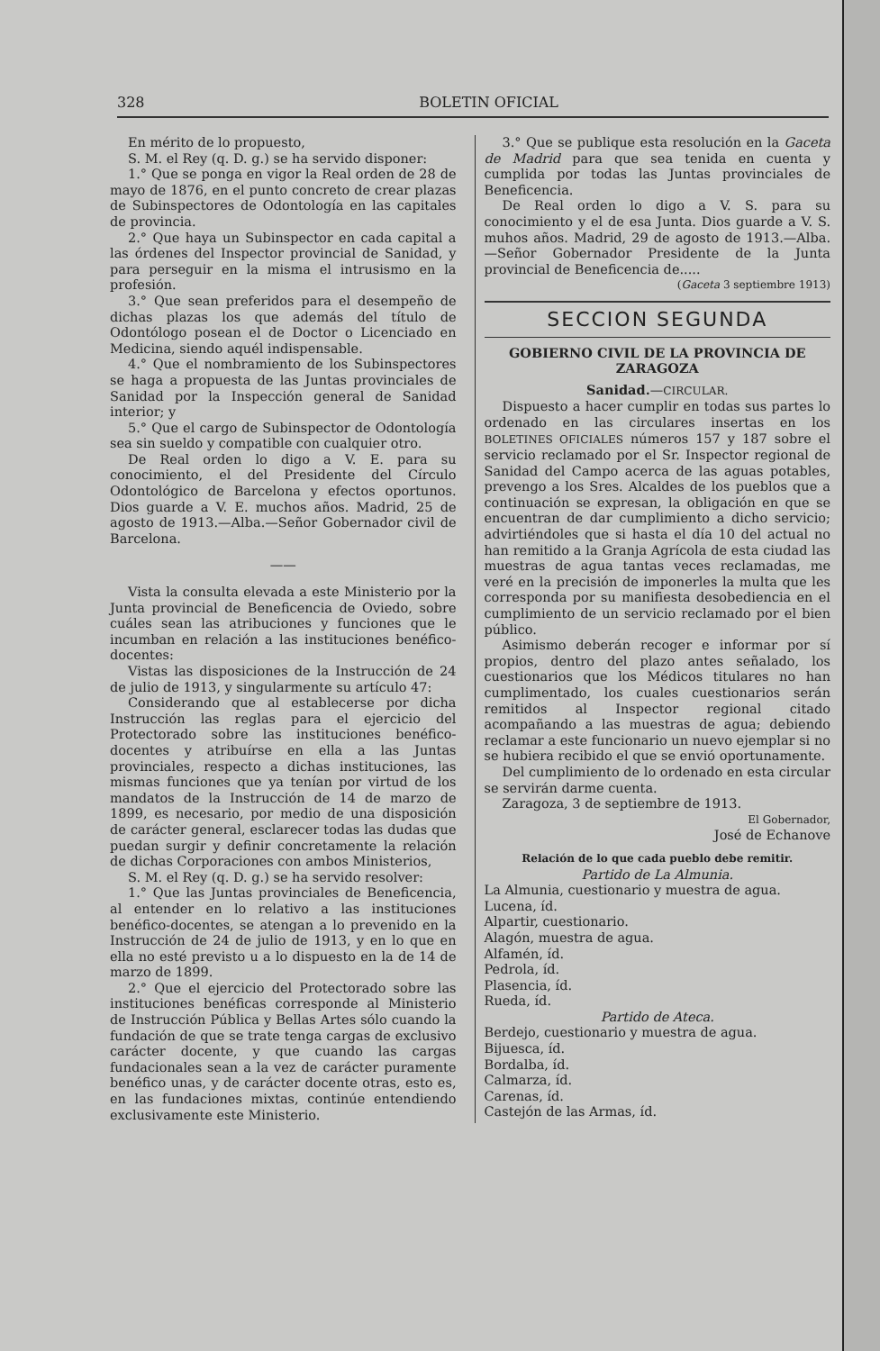328 BOLETIN OFICIAL
En mérito de lo propuesto,
S. M. el Rey (q. D. g.) se ha servido disponer:
1.° Que se ponga en vigor la Real orden de 28 de mayo de 1876, en el punto concreto de crear plazas de Subinspectores de Odontología en las capitales de provincia.
2.° Que haya un Subinspector en cada capital a las órdenes del Inspector provincial de Sanidad, y para perseguir en la misma el intrusismo en la profesión.
3.° Que sean preferidos para el desempeño de dichas plazas los que además del título de Odontólogo posean el de Doctor o Licenciado en Medicina, siendo aquél indispensable.
4.° Que el nombramiento de los Subinspectores se haga a propuesta de las Juntas provinciales de Sanidad por la Inspección general de Sanidad interior; y
5.° Que el cargo de Subinspector de Odontología sea sin sueldo y compatible con cualquier otro.
De Real orden lo digo a V. E. para su conocimiento, el del Presidente del Círculo Odontológico de Barcelona y efectos oportunos. Dios guarde a V. E. muchos años. Madrid, 25 de agosto de 1913.—Alba.—Señor Gobernador civil de Barcelona.
——
Vista la consulta elevada a este Ministerio por la Junta provincial de Beneficencia de Oviedo, sobre cuáles sean las atribuciones y funciones que le incumban en relación a las instituciones benéfico-docentes:
Vistas las disposiciones de la Instrucción de 24 de julio de 1913, y singularmente su artículo 47:
Considerando que al establecerse por dicha Instrucción las reglas para el ejercicio del Protectorado sobre las instituciones benéfico-docentes y atribuírse en ella a las Juntas provinciales, respecto a dichas instituciones, las mismas funciones que ya tenían por virtud de los mandatos de la Instrucción de 14 de marzo de 1899, es necesario, por medio de una disposición de carácter general, esclarecer todas las dudas que puedan surgir y definir concretamente la relación de dichas Corporaciones con ambos Ministerios,
S. M. el Rey (q. D. g.) se ha servido resolver:
1.° Que las Juntas provinciales de Beneficencia, al entender en lo relativo a las instituciones benéfico-docentes, se atengan a lo prevenido en la Instrucción de 24 de julio de 1913, y en lo que en ella no esté previsto u a lo dispuesto en la de 14 de marzo de 1899.
2.° Que el ejercicio del Protectorado sobre las instituciones benéficas corresponde al Ministerio de Instrucción Pública y Bellas Artes sólo cuando la fundación de que se trate tenga cargas de exclusivo carácter docente, y que cuando las cargas fundacionales sean a la vez de carácter puramente benéfico unas, y de carácter docente otras, esto es, en las fundaciones mixtas, continúe entendiendo exclusivamente este Ministerio.
3.° Que se publique esta resolución en la Gaceta de Madrid para que sea tenida en cuenta y cumplida por todas las Juntas provinciales de Beneficencia.
De Real orden lo digo a V. S. para su conocimiento y el de esa Junta. Dios guarde a V. S. muhos años. Madrid, 29 de agosto de 1913.—Alba.—Señor Gobernador Presidente de la Junta provincial de Beneficencia de.....
(Gaceta 3 septiembre 1913)
SECCION SEGUNDA
GOBIERNO CIVIL DE LA PROVINCIA DE ZARAGOZA
Sanidad.—CIRCULAR.
Dispuesto a hacer cumplir en todas sus partes lo ordenado en las circulares insertas en los BOLETINES OFICIALES números 157 y 187 sobre el servicio reclamado por el Sr. Inspector regional de Sanidad del Campo acerca de las aguas potables, prevengo a los Sres. Alcaldes de los pueblos que a continuación se expresan, la obligación en que se encuentran de dar cumplimiento a dicho servicio; advirtiéndoles que si hasta el día 10 del actual no han remitido a la Granja Agrícola de esta ciudad las muestras de agua tantas veces reclamadas, me veré en la precisión de imponerles la multa que les corresponda por su manifiesta desobediencia en el cumplimiento de un servicio reclamado por el bien público.
Asimismo deberán recoger e informar por sí propios, dentro del plazo antes señalado, los cuestionarios que los Médicos titulares no han cumplimentado, los cuales cuestionarios serán remitidos al Inspector regional citado acompañando a las muestras de agua; debiendo reclamar a este funcionario un nuevo ejemplar si no se hubiera recibido el que se envió oportunamente.
Del cumplimiento de lo ordenado en esta circular se servirán darme cuenta.
Zaragoza, 3 de septiembre de 1913.
El Gobernador,
José de Echanove
Relación de lo que cada pueblo debe remitir.
Partido de La Almunia.
La Almunia, cuestionario y muestra de agua.
Lucena, íd.
Alpartir, cuestionario.
Alagón, muestra de agua.
Alfamén, íd.
Pedrola, íd.
Plasencia, íd.
Rueda, íd.
Partido de Ateca.
Berdejo, cuestionario y muestra de agua.
Bijuesca, íd.
Bordalba, íd.
Calmarza, íd.
Carenas, íd.
Castejón de las Armas, íd.